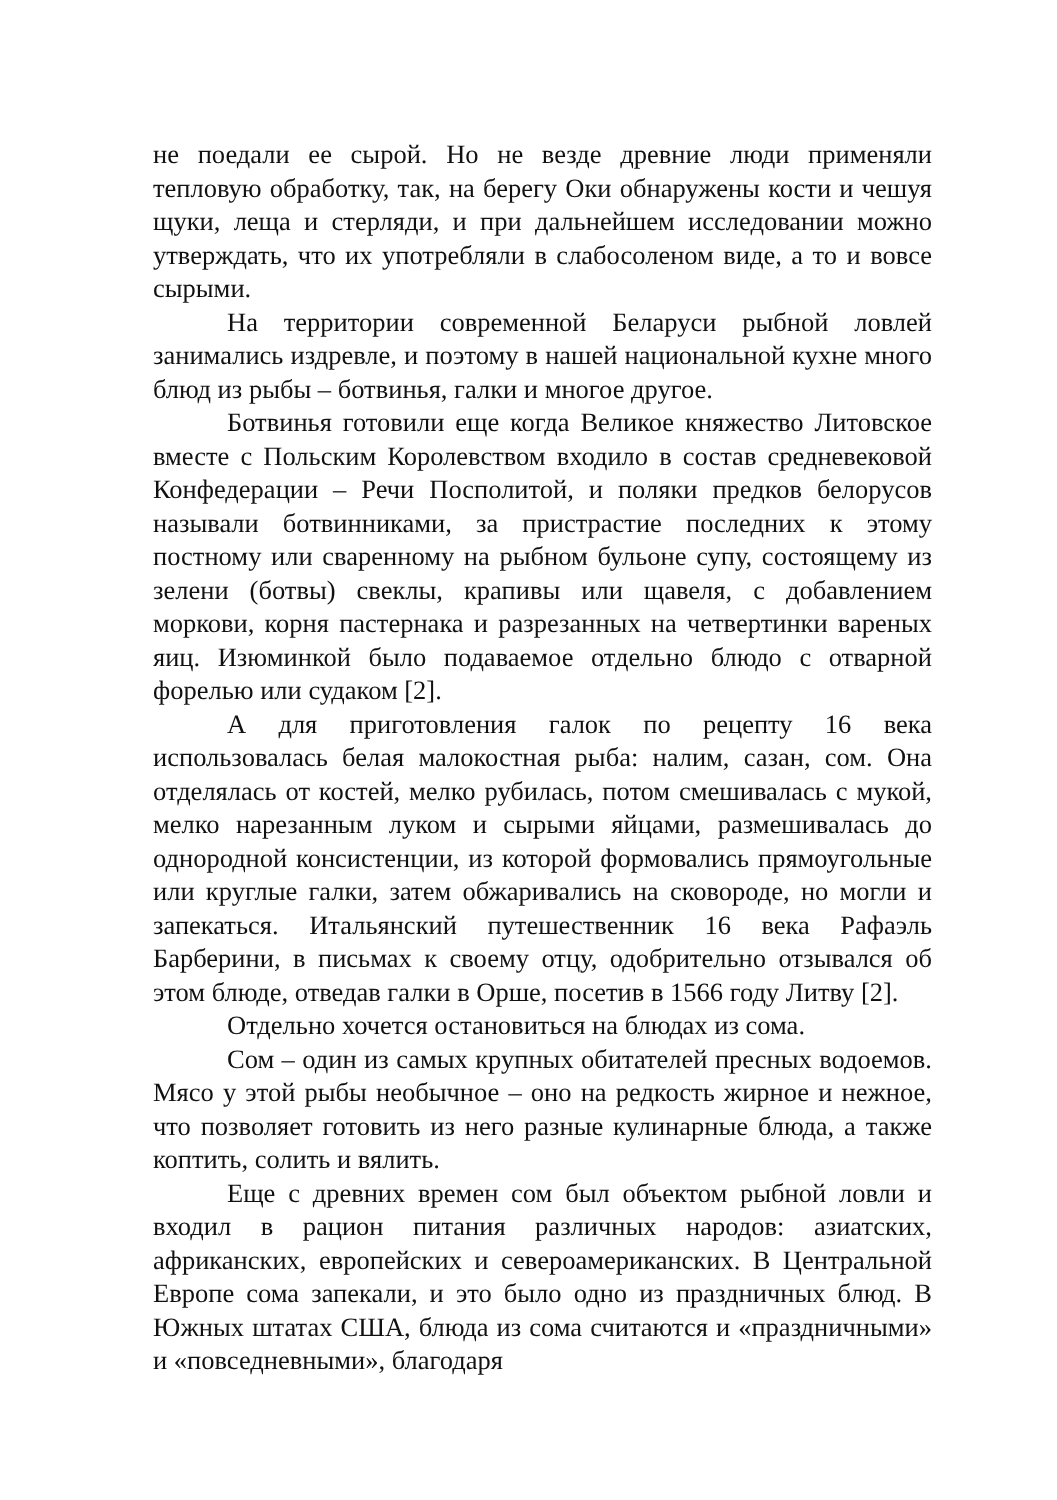не поедали ее сырой. Но не везде древние люди применяли тепловую обработку, так, на берегу Оки обнаружены кости и чешуя щуки, леща и стерляди, и при дальнейшем исследовании можно утверждать, что их употребляли в слабосоленом виде, а то и вовсе сырыми.
На территории современной Беларуси рыбной ловлей занимались издревле, и поэтому в нашей национальной кухне много блюд из рыбы – ботвинья, галки и многое другое.
Ботвинья готовили еще когда Великое княжество Литовское вместе с Польским Королевством входило в состав средневековой Конфедерации – Речи Посполитой, и поляки предков белорусов называли ботвинниками, за пристрастие последних к этому постному или сваренному на рыбном бульоне супу, состоящему из зелени (ботвы) свеклы, крапивы или щавеля, с добавлением моркови, корня пастернака и разрезанных на четвертинки вареных яиц. Изюминкой было подаваемое отдельно блюдо с отварной форелью или судаком [2].
А для приготовления галок по рецепту 16 века использовалась белая малокостная рыба: налим, сазан, сом. Она отделялась от костей, мелко рубилась, потом смешивалась с мукой, мелко нарезанным луком и сырыми яйцами, размешивалась до однородной консистенции, из которой формовались прямоугольные или круглые галки, затем обжаривались на сковороде, но могли и запекаться. Итальянский путешественник 16 века Рафаэль Барберини, в письмах к своему отцу, одобрительно отзывался об этом блюде, отведав галки в Орше, посетив в 1566 году Литву [2].
Отдельно хочется остановиться на блюдах из сома.
Сом – один из самых крупных обитателей пресных водоемов. Мясо у этой рыбы необычное – оно на редкость жирное и нежное, что позволяет готовить из него разные кулинарные блюда, а также коптить, солить и вялить.
Еще с древних времен сом был объектом рыбной ловли и входил в рацион питания различных народов: азиатских, африканских, европейских и североамериканских. В Центральной Европе сома запекали, и это было одно из праздничных блюд. В Южных штатах США, блюда из сома считаются и «праздничными» и «повседневными», благодаря